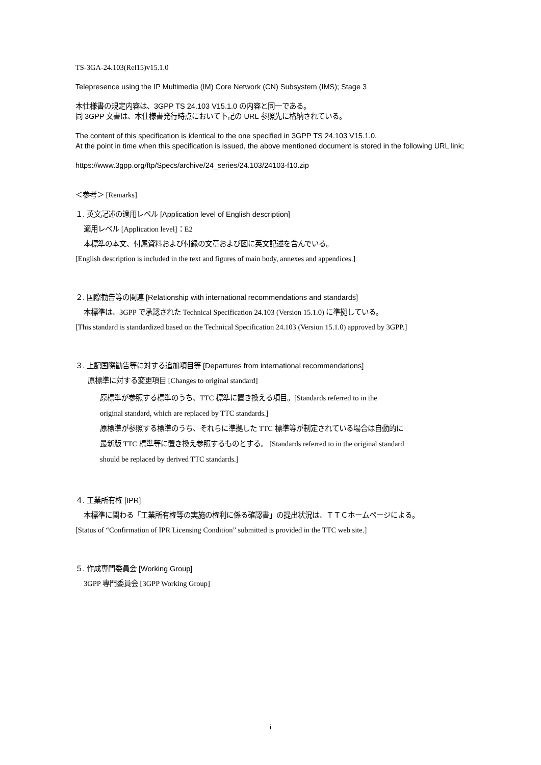TS-3GA-24.103(Rel15)v15.1.0
Telepresence using the IP Multimedia (IM) Core Network (CN) Subsystem (IMS); Stage 3
本仕様書の規定内容は、3GPP TS 24.103 V15.1.0 の内容と同一である。
同 3GPP 文書は、本仕様書発行時点において下記の URL 参照先に格納されている。
The content of this specification is identical to the one specified in 3GPP TS 24.103 V15.1.0.
At the point in time when this specification is issued, the above mentioned document is stored in the following URL link;
https://www.3gpp.org/ftp/Specs/archive/24_series/24.103/24103-f10.zip
＜参考＞ [Remarks]
１. 英文記述の適用レベル [Application level of English description]
適用レベル [Application level]：E2
本標準の本文、付属資料および付録の文章および図に英文記述を含んでいる。
[English description is included in the text and figures of main body, annexes and appendices.]
２. 国際勧告等の関連 [Relationship with international recommendations and standards]
本標準は、3GPP で承認された Technical Specification 24.103 (Version 15.1.0) に準拠している。
[This standard is standardized based on the Technical Specification 24.103 (Version 15.1.0) approved by 3GPP.]
３. 上記国際勧告等に対する追加項目等 [Departures from international recommendations]
原標準に対する変更項目 [Changes to original standard]
原標準が参照する標準のうち、TTC 標準に置き換える項目。[Standards referred to in the
original standard, which are replaced by TTC standards.]
原標準が参照する標準のうち、それらに準拠した TTC 標準等が制定されている場合は自動的に
最新版 TTC 標準等に置き換え参照するものとする。 [Standards referred to in the original standard
should be replaced by derived TTC standards.]
４. 工業所有権 [IPR]
本標準に関わる「工業所有権等の実施の権利に係る確認書」の提出状況は、ＴＴＣホームページによる。
[Status of “Confirmation of IPR Licensing Condition” submitted is provided in the TTC web site.]
５. 作成専門委員会 [Working Group]
3GPP 専門委員会 [3GPP Working Group]
i